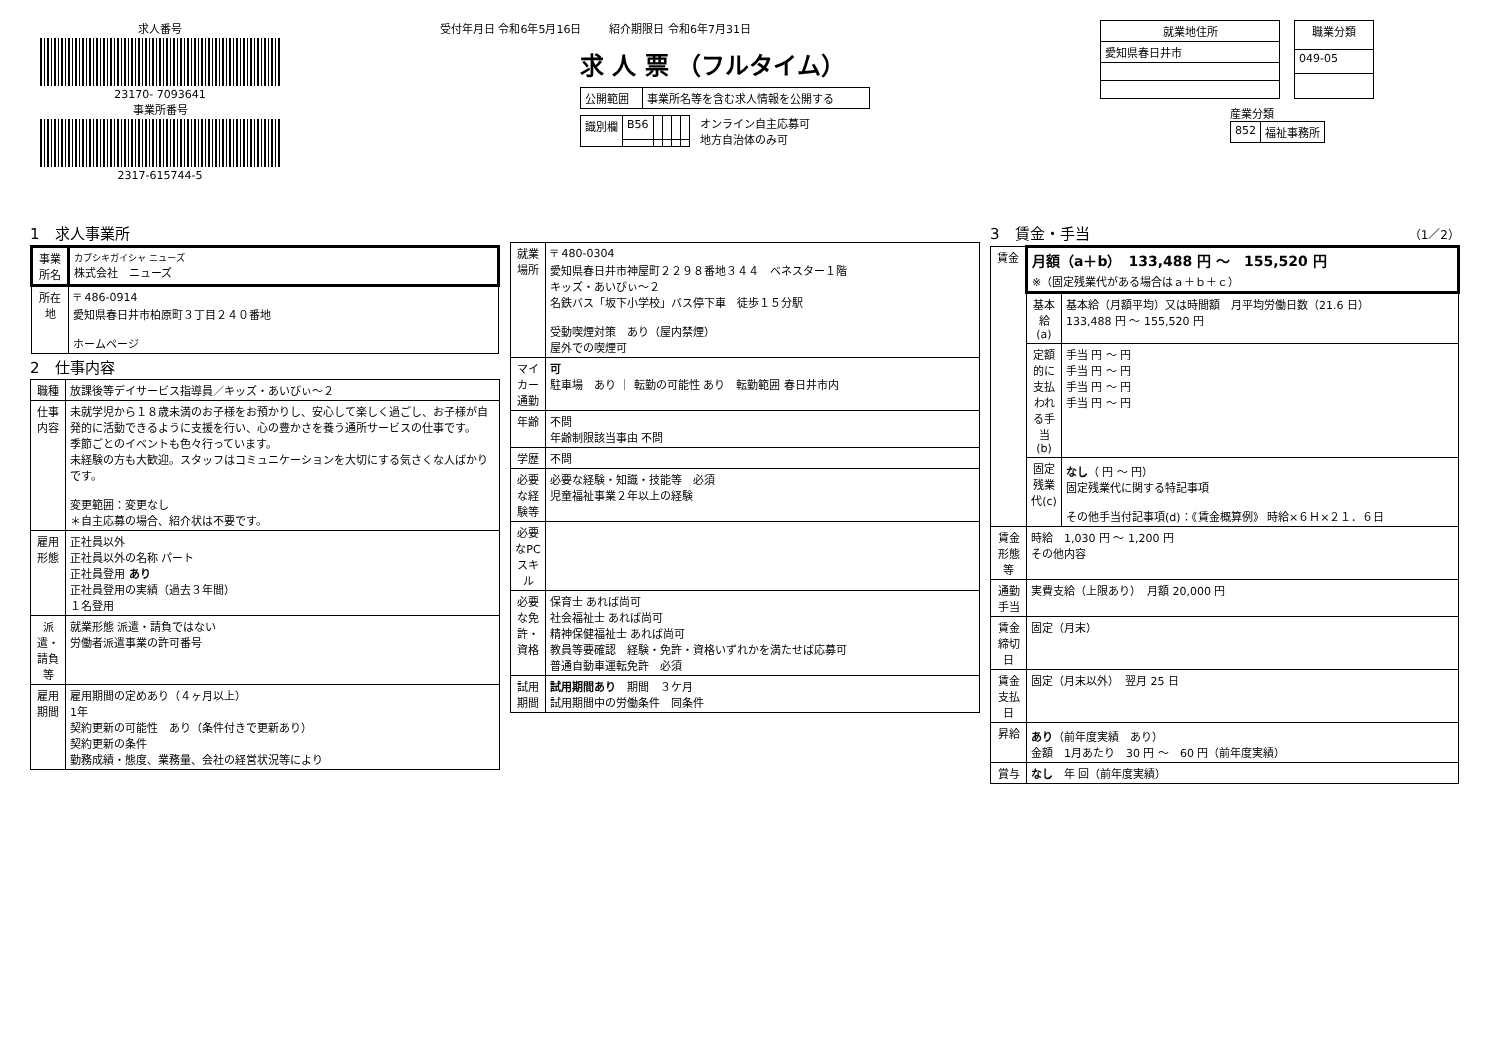求人番号
23170- 7093641
事業所番号
2317-615744-5
受付年月日 令和6年5月16日 紹介期限日 令和6年7月31日
求 人 票 （フルタイム）
| 公開範囲 | 事業所名等を含む求人情報を公開する |
| 識別欄 | B56 | | | | |
オンライン自主応募可
地方自治体のみ可
| 就業地住所 |
| --- |
| 愛知県春日井市 |
| 職業分類 |
| --- |
| 049-05 |
産業分類
| 852 | 福祉事務所 |
1　求人事業所
| 事業所名 | カブシキガイシャ ニューズ 株式会社 ニューズ |
| 所在地 | 〒 486-0914 愛知県春日井市柏原町３丁目２４０番地 ホームページ |
2　仕事内容
| 職種 | 放課後等デイサービス指導員／キッズ・あいびぃ～２ |
| 仕事内容 | 未就学児から１８歳未満のお子様をお預かりし、安心して楽しく過ごし、お子様が自発的に活動できるように支援を行い、心の豊かさを養う通所サービスの仕事です。 季節ごとのイベントも色々行っています。 未経験の方も大歓迎。スタッフはコミュニケーションを大切にする気さくな人ばかりです。 変更範囲：変更なし ＊自主応募の場合、紹介状は不要です。 |
| 雇用形態 | 正社員以外 正社員以外の名称 パート 正社員登用 あり 正社員登用の実績（過去３年間） １名登用 |
| 派遣・請負等 | 就業形態 派遣・請負ではない 労働者派遣事業の許可番号 |
| 雇用期間 | 雇用期間の定めあり（４ヶ月以上） 1年 契約更新の可能性 あり（条件付きで更新あり） 契約更新の条件 勤務成績・態度、業務量、会社の経営状況等により |
| 就業場所 | 〒 480-0304 愛知県春日井市神屋町２２９８番地３４４ ベネスター１階 キッズ・あいびぃ～２ 名鉄バス「坂下小学校」バス停下車 徒歩１５分駅 受動喫煙対策 あり（屋内禁煙） 屋外での喫煙可 |
| マイカー通勤 | 可 駐車場 あり ｜ 転勤の可能性 あり 転勤範囲 春日井市内 |
| 年齢 | 不問 年齢制限該当事由 不問 |
| 学歴 | 不問 |
| 必要な経験等 | 必要な経験・知識・技能等 必須 児童福祉事業２年以上の経験 |
| 必要なPCスキル | |
| 必要な免許・資格 | 保育士 あれば尚可 社会福祉士 あれば尚可 精神保健福祉士 あれば尚可 教員等要確認 経験・免許・資格いずれかを満たせば応募可 普通自動車運転免許 必須 |
| 試用期間 | 試用期間あり 期間 ３ケ月 試用期間中の労働条件 同条件 |
3　賃金・手当 （1／2）
| 賃金 | 月額（a＋b） 133,488 円 ～ 155,520 円 ※（固定残業代がある場合はａ＋ｂ＋ｃ） | |
| | 基本給(a) | 基本給（月額平均）又は時間額 月平均労働日数（21.6 日） 133,488 円 ～ 155,520 円 |
| | 定額的に支払われる手当(b) | 手当 円 ～ 円 手当 円 ～ 円 手当 円 ～ 円 手当 円 ～ 円 |
| | 固定残業代(c) | なし （ 円 ～ 円） 固定残業代に関する特記事項 その他手当付記事項(d)：《賃金概算例》 時給×６Ｈ×２１．６日 |
| 賃金形態等 | 時給 1,030 円 ～ 1,200 円 その他内容 | |
| 通勤手当 | 実費支給（上限あり） 月額 20,000 円 | |
| 賃金締切日 | 固定（月末） | |
| 賃金支払日 | 固定（月末以外） 翌月 25 日 | |
| 昇給 | あり （前年度実績 あり） 金額 1月あたり 30 円 ～ 60 円（前年度実績） | |
| 賞与 | なし 年 回（前年度実績） | |